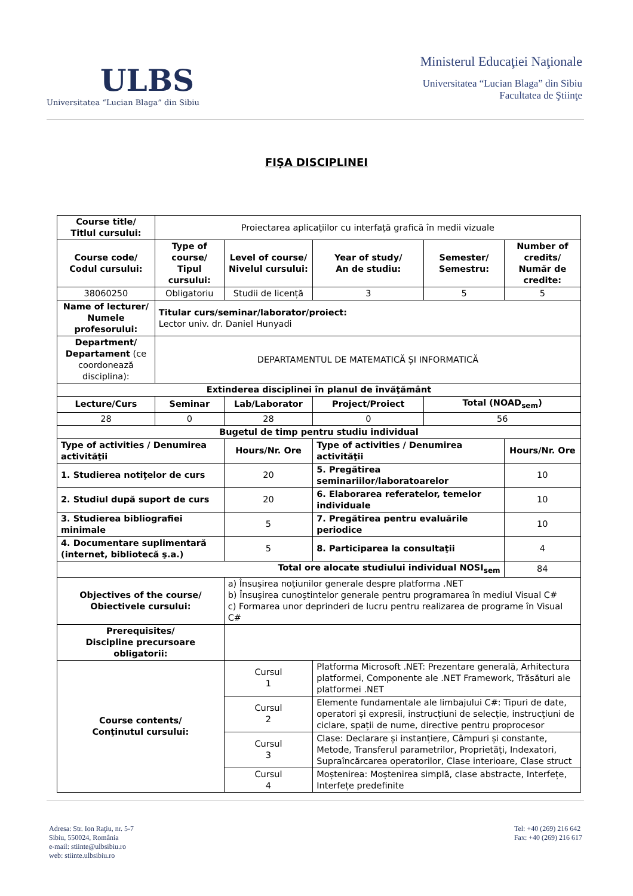ULBS
Universitatea “Lucian Blaga” din Sibiu
Ministerul Educaţiei Naţionale
Universitatea “Lucian Blaga” din Sibiu
Facultatea de Ştiinţe
FIŞA DISCIPLINEI
| Course title/ Titlul cursului: | Proiectarea aplicaţiilor cu interfaţă grafică în medii vizuale | | | | |
| Course code/ Codul cursului: | Type of course/ Tipul cursului: | Level of course/ Nivelul cursului: | Year of study/ An de studiu: | Semester/ Semestru: | Number of credits/ Număr de credite: |
| 38060250 | Obligatoriu | Studii de licență | 3 | 5 | 5 |
| Name of lecturer/ Numele profesorului: | Titular curs/seminar/laborator/proiect: Lector univ. dr. Daniel Hunyadi | | | | |
| Department/ Departament (ce coordonează disciplina): | DEPARTAMENTUL DE MATEMATICĂ ȘI INFORMATICĂ | | | | |
| Extinderea disciplinei în planul de învăţământ | | | | | |
| Lecture/Curs | Seminar | Lab/Laborator | Project/Proiect | Total (NOAD<sub>sem</sub>) | |
| 28 | 0 | 28 | 0 | 56 | |
| Bugetul de timp pentru studiu individual | | | | | |
| Type of activities / Denumirea activităţii | | Hours/Nr. Ore | Type of activities / Denumirea activităţii | | Hours/Nr. Ore |
| 1. Studierea notiţelor de curs | | 20 | 5. Pregătirea seminariilor/laboratoarelor | | 10 |
| 2. Studiul după suport de curs | | 20 | 6. Elaborarea referatelor, temelor individuale | | 10 |
| 3. Studierea bibliografiei minimale | | 5 | 7. Pregătirea pentru evaluările periodice | | 10 |
| 4. Documentare suplimentară (internet, bibliotecă ş.a.) | | 5 | 8. Participarea la consultaţii | | 4 |
| Total ore alocate studiului individual NOSI<sub>sem</sub> | | | | | 84 |
| Objectives of the course/ Obiectivele cursului: | | a) Însuşirea noţiunilor generale despre platforma .NET b) Însuşirea cunoştintelor generale pentru programarea în mediul Visual C# c) Formarea unor deprinderi de lucru pentru realizarea de programe în Visual C# | | | |
| Prerequisites/ Discipline precursoare obligatorii: | | | | | |
| Course contents/ Conţinutul cursului: | | Cursul 1 | Platforma Microsoft .NET: Prezentare generală, Arhitectura platformei, Componente ale .NET Framework, Trăsături ale platformei .NET | | |
| | | Cursul 2 | Elemente fundamentale ale limbajului C#: Tipuri de date, operatori și expresii, instrucțiuni de selecție, instrucțiuni de ciclare, spații de nume, directive pentru proprocesor | | |
| | | Cursul 3 | Clase: Declarare și instanțiere, Câmpuri și constante, Metode, Transferul parametrilor, Proprietăți, Indexatori, Supraîncărcarea operatorilor, Clase interioare, Clase struct | | |
| | | Cursul 4 | Moștenirea: Moștenirea simplă, clase abstracte, Interfețe, Interfețe predefinite | | |
Adresa: Str. Ion Raţiu, nr. 5-7
Sibiu, 550024, România
e-mail: stiinte@ulbsibiu.ro
web: stiinte.ulbsibiu.ro
Tel: +40 (269) 216 642
Fax: +40 (269) 216 617